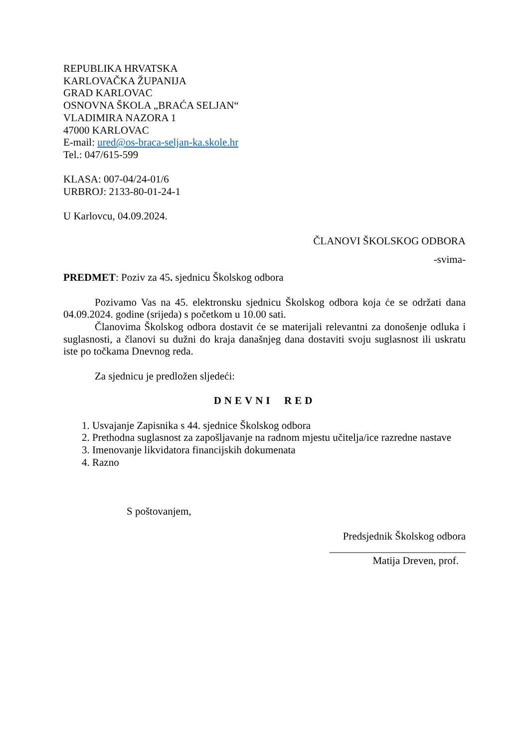REPUBLIKA HRVATSKA
KARLOVAČKA ŽUPANIJA
GRAD KARLOVAC
OSNOVNA ŠKOLA „BRAĆA SELJAN“
VLADIMIRA NAZORA 1
47000 KARLOVAC
E-mail: ured@os-braca-seljan-ka.skole.hr
Tel.: 047/615-599
KLASA: 007-04/24-01/6
URBROJ: 2133-80-01-24-1
U Karlovcu, 04.09.2024.
ČLANOVI ŠKOLSKOG ODBORA
-svima-
PREDMET: Poziv za 45. sjednicu Školskog odbora
Pozivamo Vas na 45. elektronsku sjednicu Školskog odbora koja će se održati dana 04.09.2024. godine (srijeda) s početkom u 10.00 sati.
Članovima Školskog odbora dostavit će se materijali relevantni za donošenje odluka i suglasnosti, a članovi su dužni do kraja današnjeg dana dostaviti svoju suglasnost ili uskratu iste po točkama Dnevnog reda.
Za sjednicu je predložen sljedeći:
DNEVNI RED
1. Usvajanje Zapisnika s 44. sjednice Školskog odbora
2. Prethodna suglasnost za zapošljavanje na radnom mjestu učitelja/ice razredne nastave
3. Imenovanje likvidatora financijskih dokumenata
4. Razno
S poštovanjem,
Predsjednik Školskog odbora
__________________________
Matija Dreven, prof.